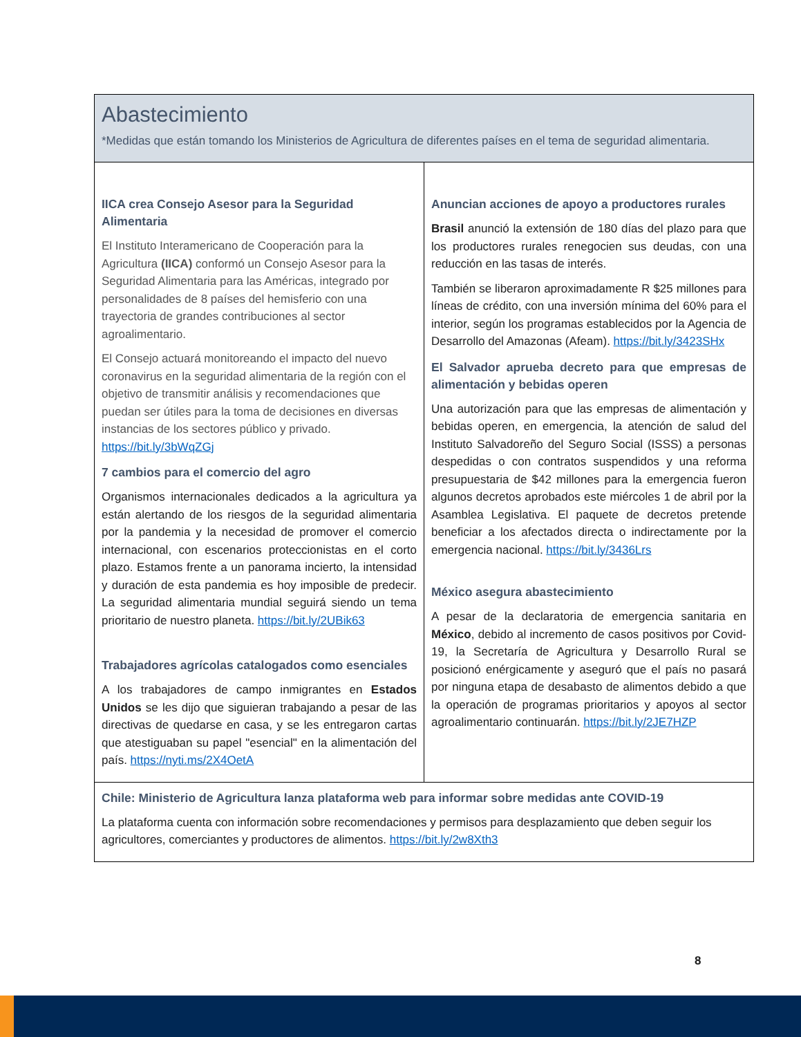| Abastecimiento *Medidas que están tomando los Ministerios de Agricultura de diferentes países en el tema de seguridad alimentaria. | |
| IICA crea Consejo Asesor para la Seguridad Alimentaria El Instituto Interamericano de Cooperación para la Agricultura (IICA) conformó un Consejo Asesor para la Seguridad Alimentaria para las Américas, integrado por personalidades de 8 países del hemisferio con una trayectoria de grandes contribuciones al sector agroalimentario. El Consejo actuará monitoreando el impacto del nuevo coronavirus en la seguridad alimentaria de la región con el objetivo de transmitir análisis y recomendaciones que puedan ser útiles para la toma de decisiones en diversas instancias de los sectores público y privado. https://bit.ly/3bWqZGj 7 cambios para el comercio del agro Organismos internacionales dedicados a la agricultura ya están alertando de los riesgos de la seguridad alimentaria por la pandemia y la necesidad de promover el comercio internacional, con escenarios proteccionistas en el corto plazo. Estamos frente a un panorama incierto, la intensidad y duración de esta pandemia es hoy imposible de predecir. La seguridad alimentaria mundial seguirá siendo un tema prioritario de nuestro planeta. https://bit.ly/2UBik63 Trabajadores agrícolas catalogados como esenciales A los trabajadores de campo inmigrantes en Estados Unidos se les dijo que siguieran trabajando a pesar de las directivas de quedarse en casa, y se les entregaron cartas que atestiguaban su papel "esencial" en la alimentación del país. https://nyti.ms/2X4OetA | Anuncian acciones de apoyo a productores rurales Brasil anunció la extensión de 180 días del plazo para que los productores rurales renegocien sus deudas, con una reducción en las tasas de interés. También se liberaron aproximadamente R $25 millones para líneas de crédito, con una inversión mínima del 60% para el interior, según los programas establecidos por la Agencia de Desarrollo del Amazonas (Afeam). https://bit.ly/3423SHx El Salvador aprueba decreto para que empresas de alimentación y bebidas operen Una autorización para que las empresas de alimentación y bebidas operen, en emergencia, la atención de salud del Instituto Salvadoreño del Seguro Social (ISSS) a personas despedidas o con contratos suspendidos y una reforma presupuestaria de $42 millones para la emergencia fueron algunos decretos aprobados este miércoles 1 de abril por la Asamblea Legislativa. El paquete de decretos pretende beneficiar a los afectados directa o indirectamente por la emergencia nacional. https://bit.ly/3436Lrs México asegura abastecimiento A pesar de la declaratoria de emergencia sanitaria en México , debido al incremento de casos positivos por Covid-19, la Secretaría de Agricultura y Desarrollo Rural se posicionó enérgicamente y aseguró que el país no pasará por ninguna etapa de desabasto de alimentos debido a que la operación de programas prioritarios y apoyos al sector agroalimentario continuarán. https://bit.ly/2JE7HZP |
| Chile: Ministerio de Agricultura lanza plataforma web para informar sobre medidas ante COVID-19 La plataforma cuenta con información sobre recomendaciones y permisos para desplazamiento que deben seguir los agricultores, comerciantes y productores de alimentos. https://bit.ly/2w8Xth3 | |
8